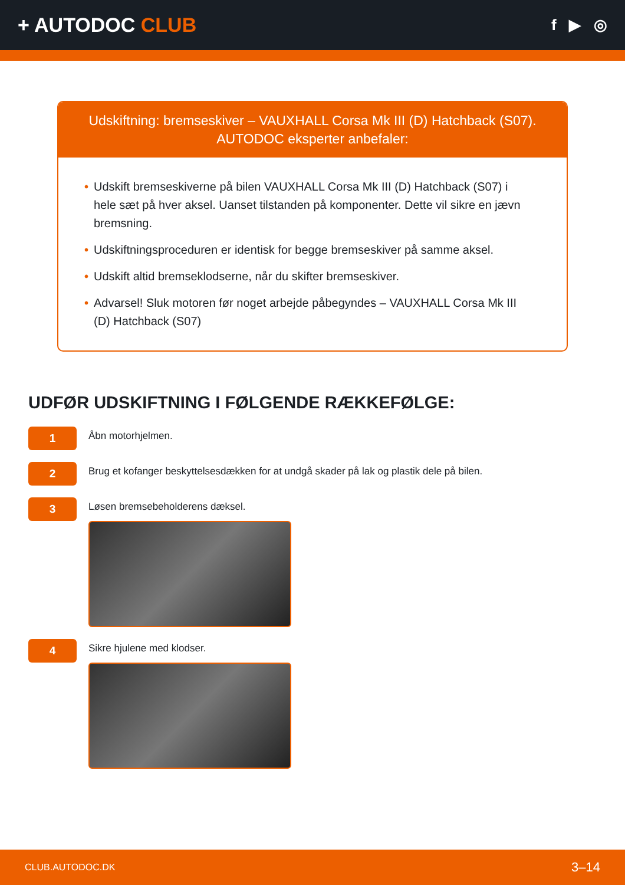+ AUTODOC CLUB
f ▶ ◎
Udskiftning: bremseskiver – VAUXHALL Corsa Mk III (D) Hatchback (S07).
AUTODOC eksperter anbefaler:
• Udskift bremseskiverne på bilen VAUXHALL Corsa Mk III (D) Hatchback (S07) i hele sæt på hver aksel. Uanset tilstanden på komponenter. Dette vil sikre en jævn bremsning.
• Udskiftningsproceduren er identisk for begge bremseskiver på samme aksel.
• Udskift altid bremseklodserne, når du skifter bremseskiver.
• Advarsel! Sluk motoren før noget arbejde påbegyndes – VAUXHALL Corsa Mk III (D) Hatchback (S07)
UDFØR UDSKIFTNING I FØLGENDE RÆKKEFØLGE:
1
Åbn motorhjelmen.
2
Brug et kofanger beskyttelsesdækken for at undgå skader på lak og plastik dele på bilen.
3
Løsen bremsebeholderens dæksel.
4
Sikre hjulene med klodser.
CLUB.AUTODOC.DK 3–14